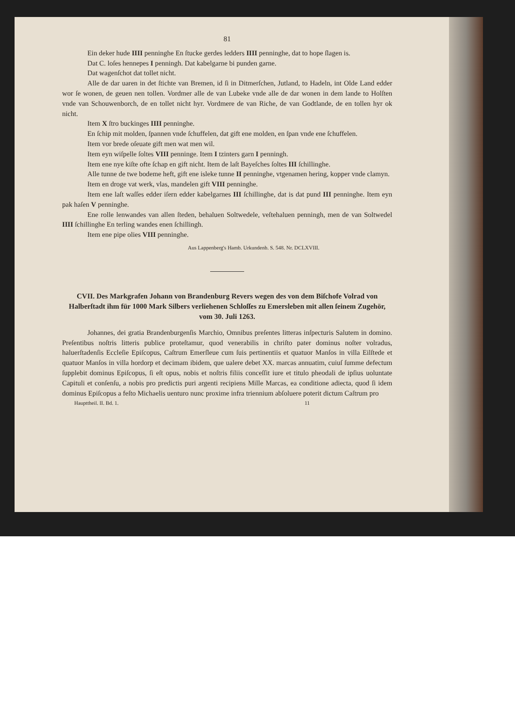81
Ein deker hude IIII penninghe En ſtucke gerdes ledders IIII penninghe, dat to hope ſlagen is.
Dat C. loſes hennepes I penningh. Dat kabelgarne bi punden garne.
Dat wagenſchot dat tollet nicht.
Alle de dar uaren in det ſtichte van Bremen, id ſi in Ditmerſchen, Jutland, to Hadeln, int Olde Land edder wor ſe wonen, de geuen nen tollen. Vordmer alle de van Lubeke vnde alle de dar wonen in dem lande to Holſten vnde van Schouwenborch, de en tollet nicht hyr. Vordmere de van Riche, de van Godtlande, de en tollen hyr ok nicht.
Item X ſtro buckinges IIII penninghe.
En ſchip mit molden, ſpannen vnde ſchuffelen, dat gift ene molden, en ſpan vnde ene ſchuffelen.
Item vor brede oſeuate gift men wat men wil.
Item eyn wiſpelle ſoltes VIII penninge. Item I tzinters garn I penningh.
Item ene nye kiſte ofte ſchap en gift nicht. Item de laſt Bayeſches ſoltes III ſchillinghe.
Alle tunne de twe bodeme heft, gift ene isleke tunne II penninghe, vtgenamen hering, kopper vnde clamyn.
Item en droge vat werk, vlas, mandelen gift VIII penninghe.
Item ene laſt waſſes edder iſern edder kabelgarnes III ſchillinghe, dat is dat pund III penninghe. Item eyn pak haſen V penninghe.
Ene rolle lenwandes van allen ſteden, behaluen Soltwedele, veſtehaluen penningh, men de van Soltwedel IIII ſchillinghe En terling wandes enen ſchillingh.
Item ene pipe olies VIII penninghe.
Aus Lappenberg's Hamb. Urkundenb. S. 548. Nr. DCLXVIII.
CVII. Des Markgrafen Johann von Brandenburg Revers wegen des von dem Biſchofe Volrad von Halberſtadt ihm für 1000 Mark Silbers verliehenen Schloſſes zu Emersleben mit allen ſeinem Zugehör, vom 30. Juli 1263.
Johannes, dei gratia Brandenburgenſis Marchio, Omnibus preſentes litteras inſpecturis Salutem in domino. Preſentibus noſtris litteris publice proteſtamur, quod venerabilis in chriſto pater dominus noſter volradus, haluerſtadenſis Eccleſie Epiſcopus, Caſtrum Emerſleue cum ſuis pertinentiis et quatuor Manſos in villa Eilſtede et quatuor Manſos in villa hordorp et decimam ibidem, que ualere debet XX. marcas annuatim, cuiuſ ſumme defectum ſupplebit dominus Epiſcopus, ſi eſt opus, nobis et noſtris filiis conceſſit iure et titulo pheodali de ipſius uoluntate Capituli et conſenſu, a nobis pro predictis puri argenti recipiens Mille Marcas, ea conditione adiecta, quod ſi idem dominus Epiſcopus a feſto Michaelis uenturo nunc proxime infra triennium abſoluere poterit dictum Caſtrum pro
Haupttheil. II. Bd. 1. 11